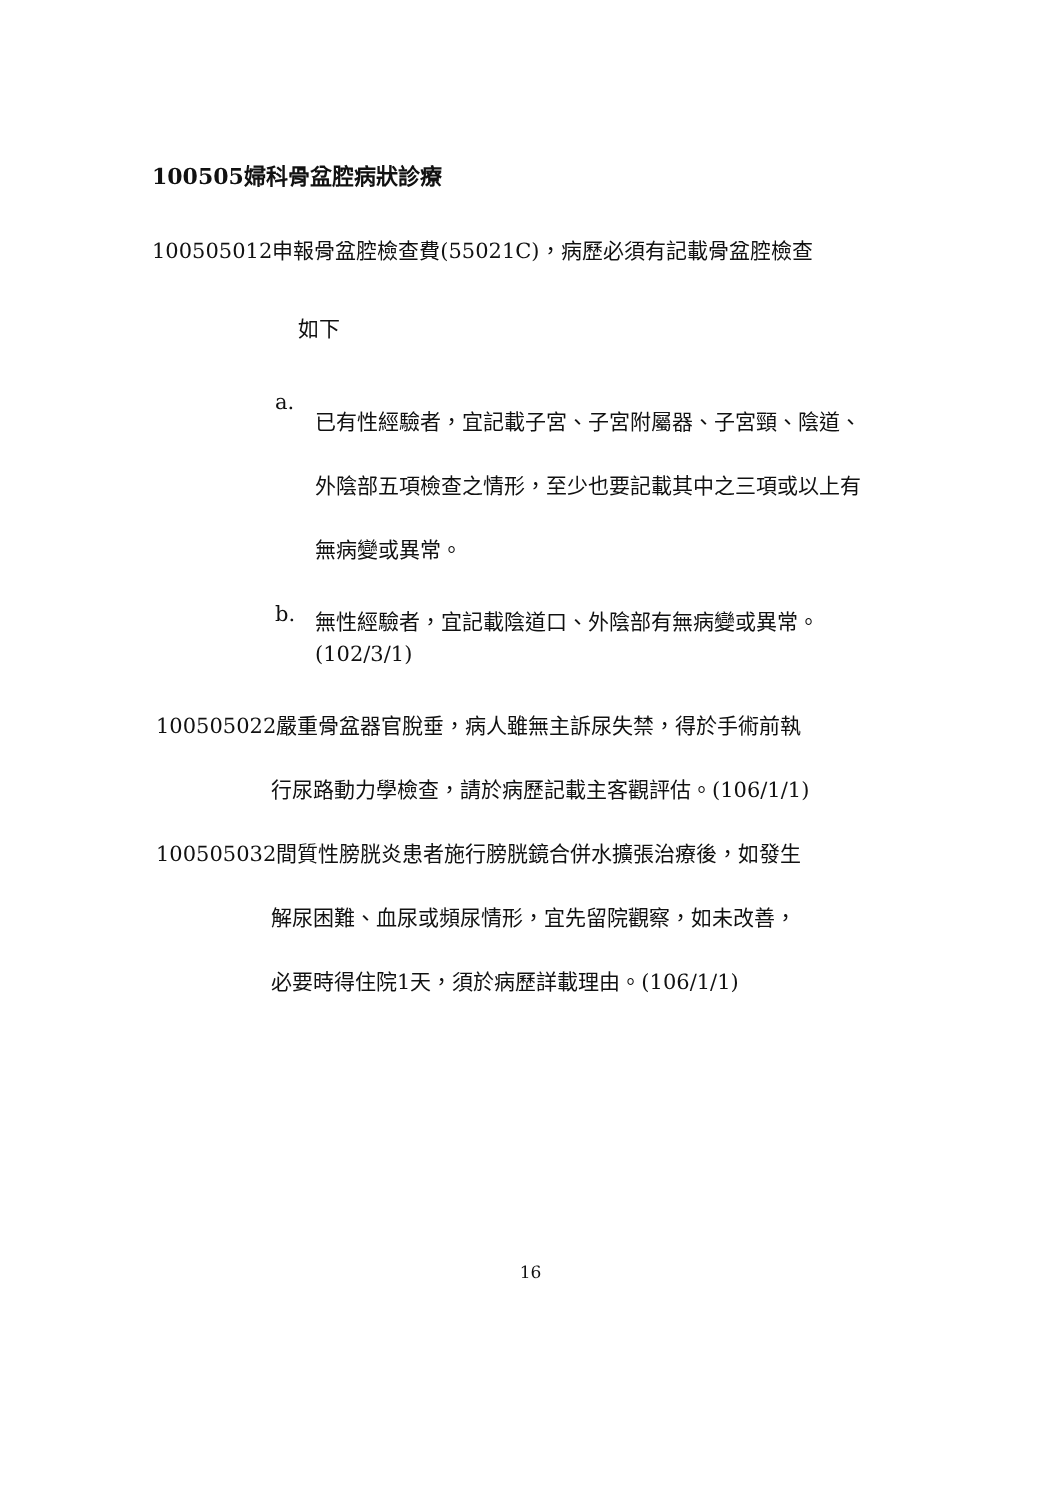100505婦科骨盆腔病狀診療
100505012申報骨盆腔檢查費(55021C)，病歷必須有記載骨盆腔檢查
如下
a. 已有性經驗者，宜記載子宮、子宮附屬器、子宮頸、陰道、外陰部五項檢查之情形，至少也要記載其中之三項或以上有無病變或異常。
b. 無性經驗者，宜記載陰道口、外陰部有無病變或異常。
(102/3/1)
100505022嚴重骨盆器官脫垂，病人雖無主訴尿失禁，得於手術前執
行尿路動力學檢查，請於病歷記載主客觀評估。(106/1/1)
100505032間質性膀胱炎患者施行膀胱鏡合併水擴張治療後，如發生
解尿困難、血尿或頻尿情形，宜先留院觀察，如未改善，
必要時得住院1天，須於病歷詳載理由。(106/1/1)
16